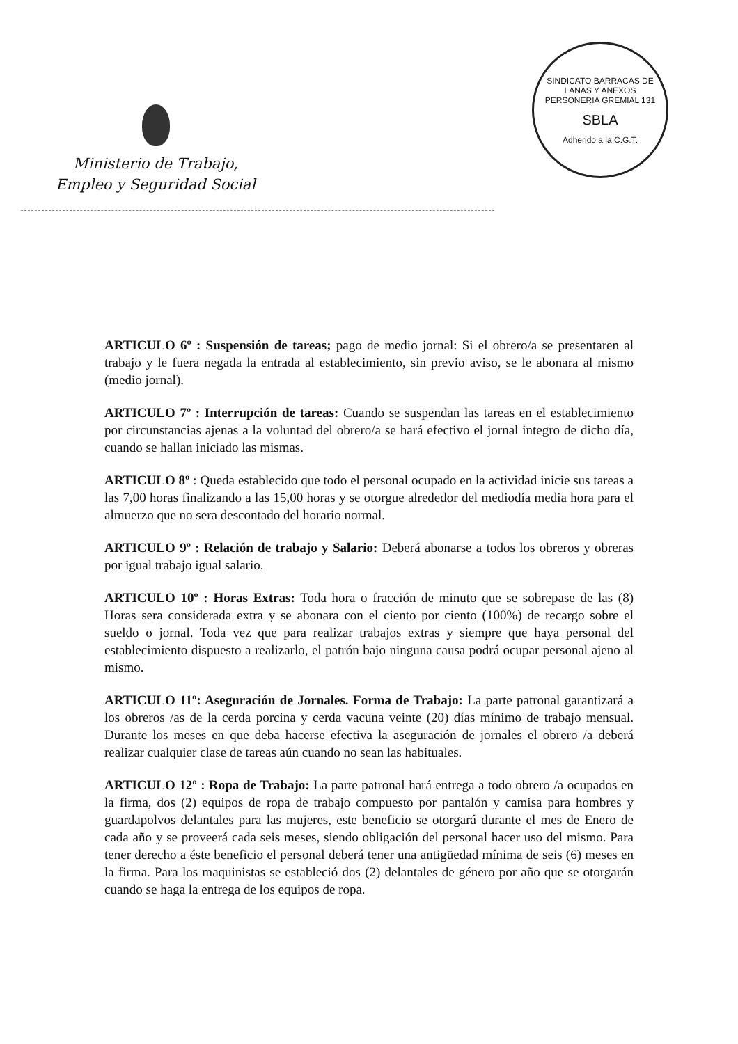Ministerio de Trabajo,
Empleo y Seguridad Social
SINDICATO BARRACAS DE LANAS Y ANEXOS
PERSONERIA GREMIAL 131
SBLA
Adherido a la C.G.T.
ARTICULO 6º : Suspensión de tareas; pago de medio jornal: Si el obrero/a se presentaren al trabajo y le fuera negada la entrada al establecimiento, sin previo aviso, se le abonara al mismo (medio jornal).
ARTICULO 7º : Interrupción de tareas: Cuando se suspendan las tareas en el establecimiento por circunstancias ajenas a la voluntad del obrero/a se hará efectivo el jornal integro de dicho día, cuando se hallan iniciado las mismas.
ARTICULO 8º : Queda establecido que todo el personal ocupado en la actividad inicie sus tareas a las 7,00 horas finalizando a las 15,00 horas y se otorgue alrededor del mediodía media hora para el almuerzo que no sera descontado del horario normal.
ARTICULO 9º : Relación de trabajo y Salario: Deberá abonarse a todos los obreros y obreras por igual trabajo igual salario.
ARTICULO 10º : Horas Extras: Toda hora o fracción de minuto que se sobrepase de las (8) Horas sera considerada extra y se abonara con el ciento por ciento (100%) de recargo sobre el sueldo o jornal. Toda vez que para realizar trabajos extras y siempre que haya personal del establecimiento dispuesto a realizarlo, el patrón bajo ninguna causa podrá ocupar personal ajeno al mismo.
ARTICULO 11º: Aseguración de Jornales. Forma de Trabajo: La parte patronal garantizará a los obreros /as de la cerda porcina y cerda vacuna veinte (20) días mínimo de trabajo mensual. Durante los meses en que deba hacerse efectiva la aseguración de jornales el obrero /a deberá realizar cualquier clase de tareas aún cuando no sean las habituales.
ARTICULO 12º : Ropa de Trabajo: La parte patronal hará entrega a todo obrero /a ocupados en la firma, dos (2) equipos de ropa de trabajo compuesto por pantalón y camisa para hombres y guardapolvos delantales para las mujeres, este beneficio se otorgará durante el mes de Enero de cada año y se proveerá cada seis meses, siendo obligación del personal hacer uso del mismo. Para tener derecho a éste beneficio el personal deberá tener una antigüedad mínima de seis (6) meses en la firma. Para los maquinistas se estableció dos (2) delantales de género por año que se otorgarán cuando se haga la entrega de los equipos de ropa.